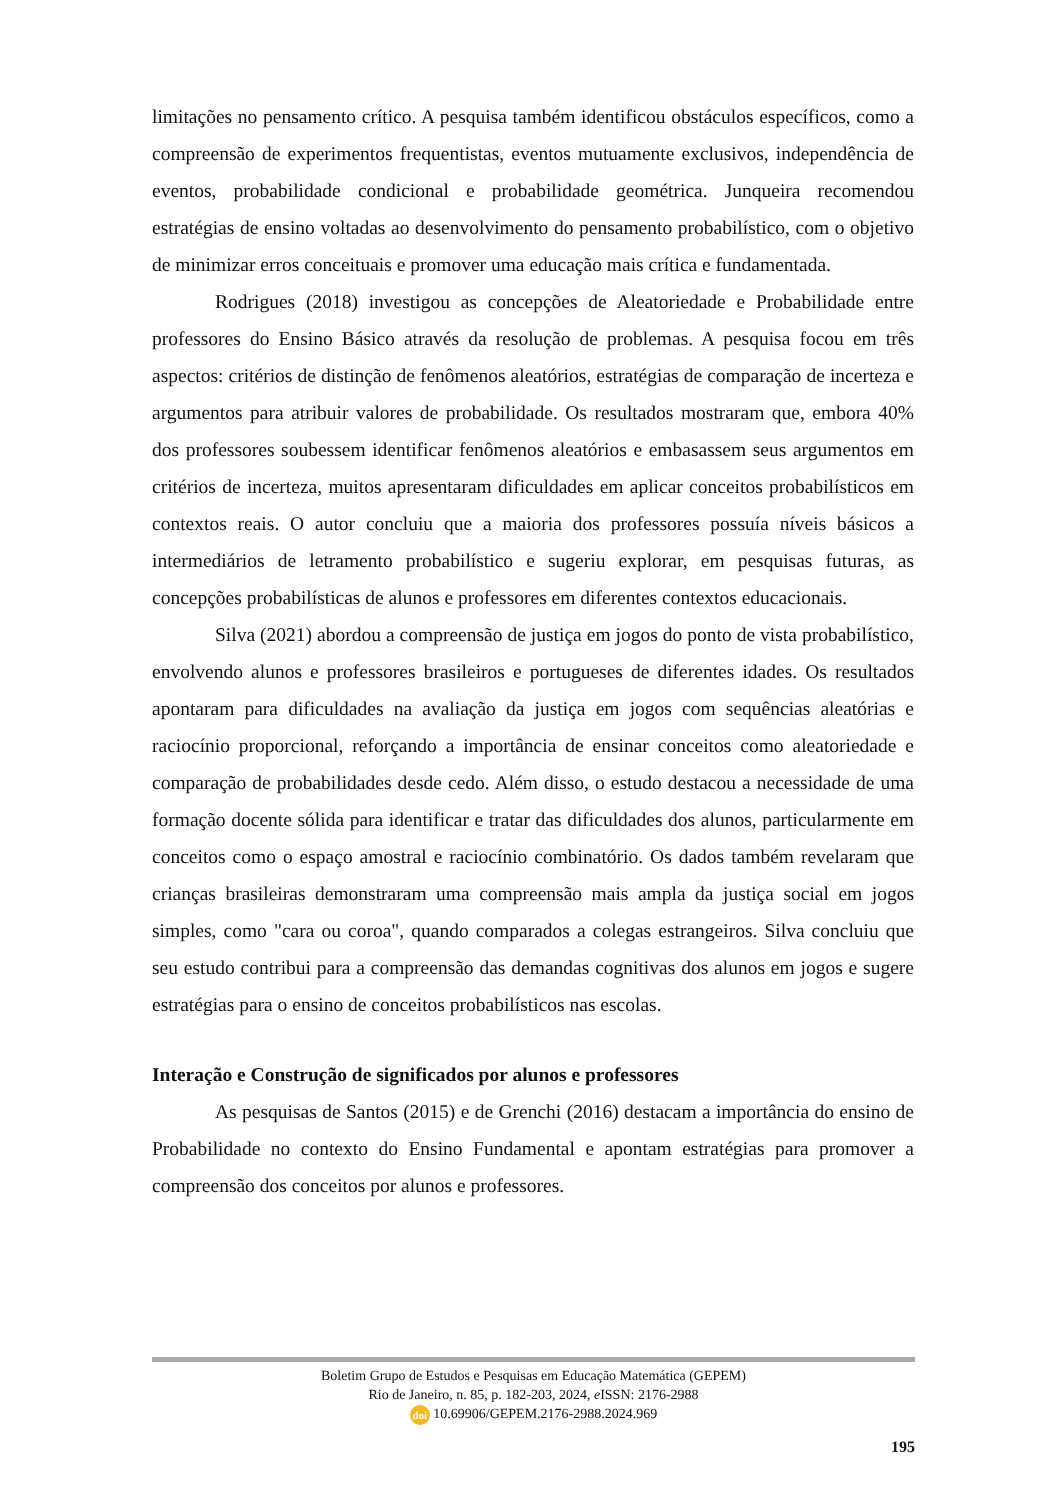limitações no pensamento crítico. A pesquisa também identificou obstáculos específicos, como a compreensão de experimentos frequentistas, eventos mutuamente exclusivos, independência de eventos, probabilidade condicional e probabilidade geométrica. Junqueira recomendou estratégias de ensino voltadas ao desenvolvimento do pensamento probabilístico, com o objetivo de minimizar erros conceituais e promover uma educação mais crítica e fundamentada.
Rodrigues (2018) investigou as concepções de Aleatoriedade e Probabilidade entre professores do Ensino Básico através da resolução de problemas. A pesquisa focou em três aspectos: critérios de distinção de fenômenos aleatórios, estratégias de comparação de incerteza e argumentos para atribuir valores de probabilidade. Os resultados mostraram que, embora 40% dos professores soubessem identificar fenômenos aleatórios e embasassem seus argumentos em critérios de incerteza, muitos apresentaram dificuldades em aplicar conceitos probabilísticos em contextos reais. O autor concluiu que a maioria dos professores possuía níveis básicos a intermediários de letramento probabilístico e sugeriu explorar, em pesquisas futuras, as concepções probabilísticas de alunos e professores em diferentes contextos educacionais.
Silva (2021) abordou a compreensão de justiça em jogos do ponto de vista probabilístico, envolvendo alunos e professores brasileiros e portugueses de diferentes idades. Os resultados apontaram para dificuldades na avaliação da justiça em jogos com sequências aleatórias e raciocínio proporcional, reforçando a importância de ensinar conceitos como aleatoriedade e comparação de probabilidades desde cedo. Além disso, o estudo destacou a necessidade de uma formação docente sólida para identificar e tratar das dificuldades dos alunos, particularmente em conceitos como o espaço amostral e raciocínio combinatório. Os dados também revelaram que crianças brasileiras demonstraram uma compreensão mais ampla da justiça social em jogos simples, como "cara ou coroa", quando comparados a colegas estrangeiros. Silva concluiu que seu estudo contribui para a compreensão das demandas cognitivas dos alunos em jogos e sugere estratégias para o ensino de conceitos probabilísticos nas escolas.
Interação e Construção de significados por alunos e professores
As pesquisas de Santos (2015) e de Grenchi (2016) destacam a importância do ensino de Probabilidade no contexto do Ensino Fundamental e apontam estratégias para promover a compreensão dos conceitos por alunos e professores.
Boletim Grupo de Estudos e Pesquisas em Educação Matemática (GEPEM)
Rio de Janeiro, n. 85, p. 182-203, 2024, e ISSN: 2176-2988
doi 10.69906/GEPEM.2176-2988.2024.969
195